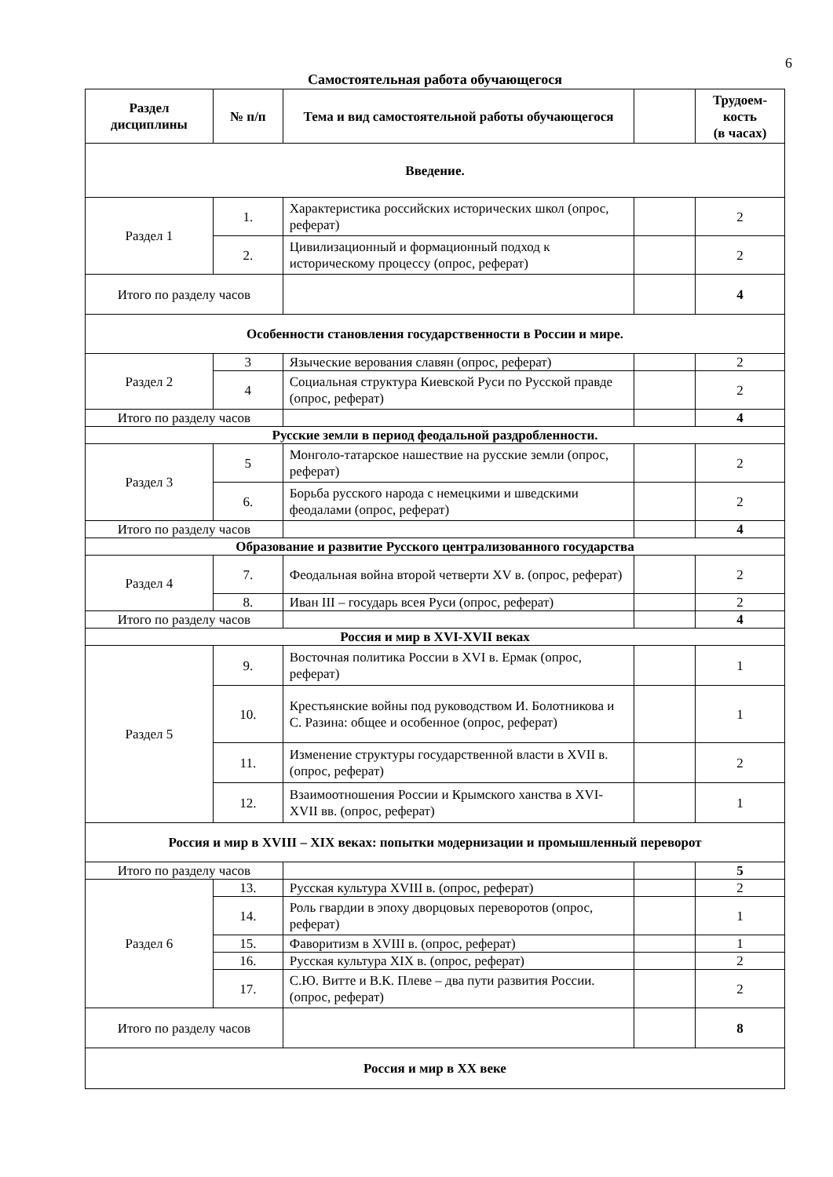6
Самостоятельная работа обучающегося
| Раздел дисциплины | № п/п | Тема и вид самостоятельной работы обучающегося | | Трудоем- кость (в часах) |
| --- | --- | --- | --- | --- |
| Введение. | | | | |
| Раздел 1 | 1. | Характеристика российских исторических школ (опрос, реферат) | | 2 |
| | 2. | Цивилизационный и формационный подход к историческому процессу (опрос, реферат) | | 2 |
| Итого по разделу часов | | | | 4 |
| Особенности становления государственности в России и мире. | | | | |
| Раздел 2 | 3 | Языческие верования славян (опрос, реферат) | | 2 |
| | 4 | Социальная структура Киевской Руси по Русской правде (опрос, реферат) | | 2 |
| Итого по разделу часов | | | | 4 |
| Русские земли в период феодальной раздробленности. | | | | |
| Раздел 3 | 5 | Монголо-татарское нашествие на русские земли (опрос, реферат) | | 2 |
| | 6. | Борьба русского народа с немецкими и шведскими феодалами (опрос, реферат) | | 2 |
| Итого по разделу часов | | | | 4 |
| Образование и развитие Русского централизованного государства | | | | |
| Раздел 4 | 7. | Феодальная война второй четверти XV в. (опрос, реферат) | | 2 |
| | 8. | Иван III – государь всея Руси (опрос, реферат) | | 2 |
| Итого по разделу часов | | | | 4 |
| Россия и мир в XVI-XVII веках | | | | |
| Раздел 5 | 9. | Восточная политика России в XVI в. Ермак (опрос, реферат) | | 1 |
| | 10. | Крестьянские войны под руководством И. Болотникова и С. Разина: общее и особенное (опрос, реферат) | | 1 |
| | 11. | Изменение структуры государственной власти в XVII в. (опрос, реферат) | | 2 |
| | 12. | Взаимоотношения России и Крымского ханства в XVI-XVII вв. (опрос, реферат) | | 1 |
| Россия и мир в XVIII – XIX веках: попытки модернизации и промышленный переворот | | | | |
| Итого по разделу часов | | | | 5 |
| Раздел 6 | 13. | Русская культура XVIII в. (опрос, реферат) | | 2 |
| | 14. | Роль гвардии в эпоху дворцовых переворотов (опрос, реферат) | | 1 |
| | 15. | Фаворитизм в XVIII в. (опрос, реферат) | | 1 |
| | 16. | Русская культура XIX в. (опрос, реферат) | | 2 |
| | 17. | С.Ю. Витте и В.К. Плеве – два пути развития России. (опрос, реферат) | | 2 |
| Итого по разделу часов | | | | 8 |
| Россия и мир в XX веке | | | | |